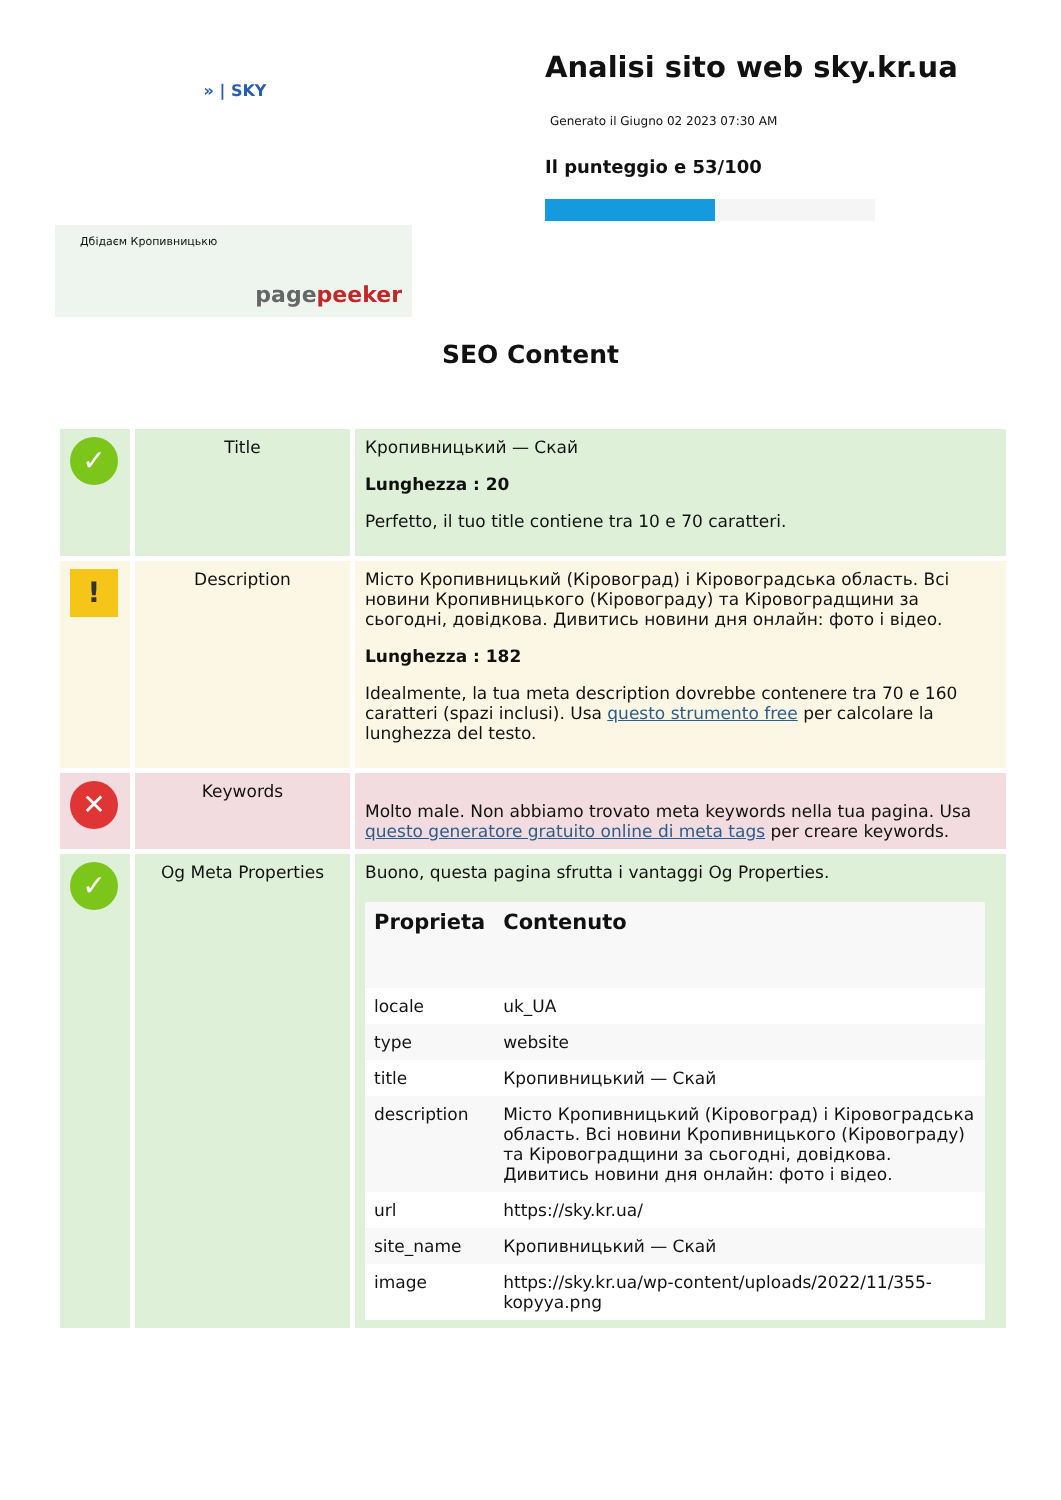» | SKY
Дбідаєм Кропивницькю
pagepeeker
Analisi sito web sky.kr.ua
Generato il Giugno 02 2023 07:30 AM
Il punteggio e 53/100
SEO Content
| ✓ | Title | Кропивницький — Скай Lunghezza : 20 Perfetto, il tuo title contiene tra 10 e 70 caratteri. |
| ! | Description | Місто Кропивницький (Кіровоград) і Кіровоградська область. Всі новини Кропивницького (Кіровограду) та Кіровоградщини за сьогодні, довідкова. Дивитись новини дня онлайн: фото і відео. Lunghezza : 182 Idealmente, la tua meta description dovrebbe contenere tra 70 e 160 caratteri (spazi inclusi). Usa questo strumento free per calcolare la lunghezza del testo. |
| ✕ | Keywords | Molto male. Non abbiamo trovato meta keywords nella tua pagina. Usa questo generatore gratuito online di meta tags per creare keywords. |
| ✓ | Og Meta Properties | Buono, questa pagina sfrutta i vantaggi Og Properties. / Proprieta / Contenuto / / --- / --- / / locale / uk_UA / / type / website / / title / Кропивницький — Скай / / description / Місто Кропивницький (Кіровоград) і Кіровоградська область. Всі новини Кропивницького (Кіровограду) та Кіровоградщини за сьогодні, довідкова. Дивитись новини дня онлайн: фото і відео. / / url / https://sky.kr.ua/ / / site_name / Кропивницький — Скай / / image / https://sky.kr.ua/wp-content/uploads/2022/11/355-kopyya.png / |